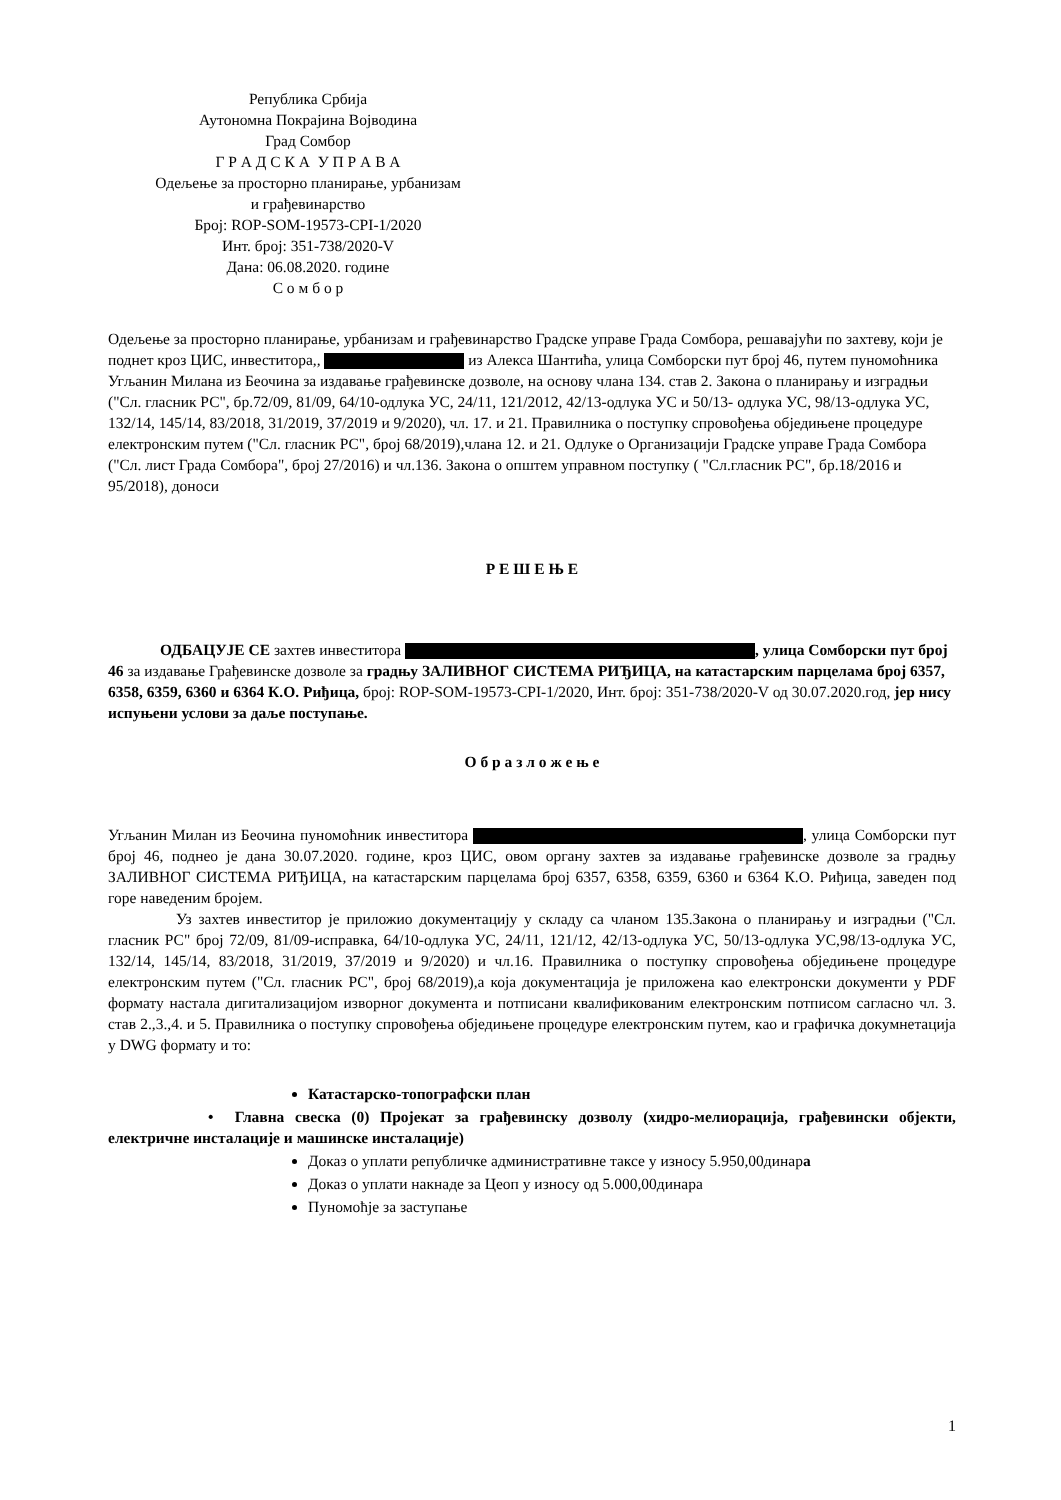Република Србија
Аутономна Покрајина Војводина
Град Сомбор
Г Р А Д С К А У П Р А В А
Одељење за просторно планирање, урбанизам
и грађевинарство
Број: ROP-SOM-19573-CPI-1/2020
Инт. број: 351-738/2020-V
Дана: 06.08.2020. године
С о м б о р
Одељење за просторно планирање, урбанизам и грађевинарство Градске управе Града Сомбора, решавајући по захтеву, који је поднет кроз ЦИС, инвеститора,, из Алекса Шантића, улица Сомборски пут број 46, путем пуномоћника Угљанин Милана из Беочина за издавање грађевинске дозволе, на основу члана 134. став 2. Закона о планирању и изградњи ("Сл. гласник РС", бр.72/09, 81/09, 64/10-одлука УС, 24/11, 121/2012, 42/13-одлука УС и 50/13- одлука УС, 98/13-одлука УС, 132/14, 145/14, 83/2018, 31/2019, 37/2019 и 9/2020), чл. 17. и 21. Правилника о поступку спровођења обједињене процедуре електронским путем ("Сл. гласник РС", број 68/2019),члана 12. и 21. Одлуке о Организацији Градске управе Града Сомбора ("Сл. лист Града Сомбора", број 27/2016) и чл.136. Закона о општем управном поступку ( "Сл.гласник РС", бр.18/2016 и 95/2018), доноси
Р Е Ш Е Њ Е
ОДБАЦУЈЕ СЕ захтев инвеститора , улица Сомборски пут број 46 за издавање Грађевинске дозволе за градњу ЗАЛИВНОГ СИСТЕМА РИЂИЦА, на катастарским парцелама број 6357, 6358, 6359, 6360 и 6364 К.О. Риђица, број: ROP-SOM-19573-CPI-1/2020, Инт. број: 351-738/2020-V од 30.07.2020.год, јер нису испуњени услови за даље поступање.
О б р а з л о ж е њ е
Угљанин Милан из Беочина пуномоћник инвеститора , улица Сомборски пут број 46, поднео је дана 30.07.2020. године, кроз ЦИС, овом органу захтев за издавање грађевинске дозволе за градњу ЗАЛИВНОГ СИСТЕМА РИЂИЦА, на катастарским парцелама број 6357, 6358, 6359, 6360 и 6364 К.О. Риђица, заведен под горе наведеним бројем.
Уз захтев инвеститор је приложио документацију у складу са чланом 135.Закона о планирању и изградњи ("Сл. гласник РС" број 72/09, 81/09-исправка, 64/10-одлука УС, 24/11, 121/12, 42/13-одлука УС, 50/13-одлука УС,98/13-одлука УС, 132/14, 145/14, 83/2018, 31/2019, 37/2019 и 9/2020) и чл.16. Правилника о поступку спровођења обједињене процедуре електронским путем ("Сл. гласник РС", број 68/2019),а која документација је приложена као електронски документи у PDF формату настала дигитализацијом изворног документа и потписани квалификованим електронским потписом сагласно чл. 3. став 2.,3.,4. и 5. Правилника о поступку спровођења обједињене процедуре електронским путем, као и графичка докумнетација у DWG формату и то:
Катастарско-топографски план
• Главна свеска (0) Пројекат за грађевинску дозволу (хидро-мелиорација, грађевински објекти, електричне инсталације и машинске инсталације)
Доказ о уплати републичке административне таксе у износу 5.950,00динара
Доказ о уплати накнаде за Цеоп у износу од 5.000,00динара
Пуномоћје за заступање
1